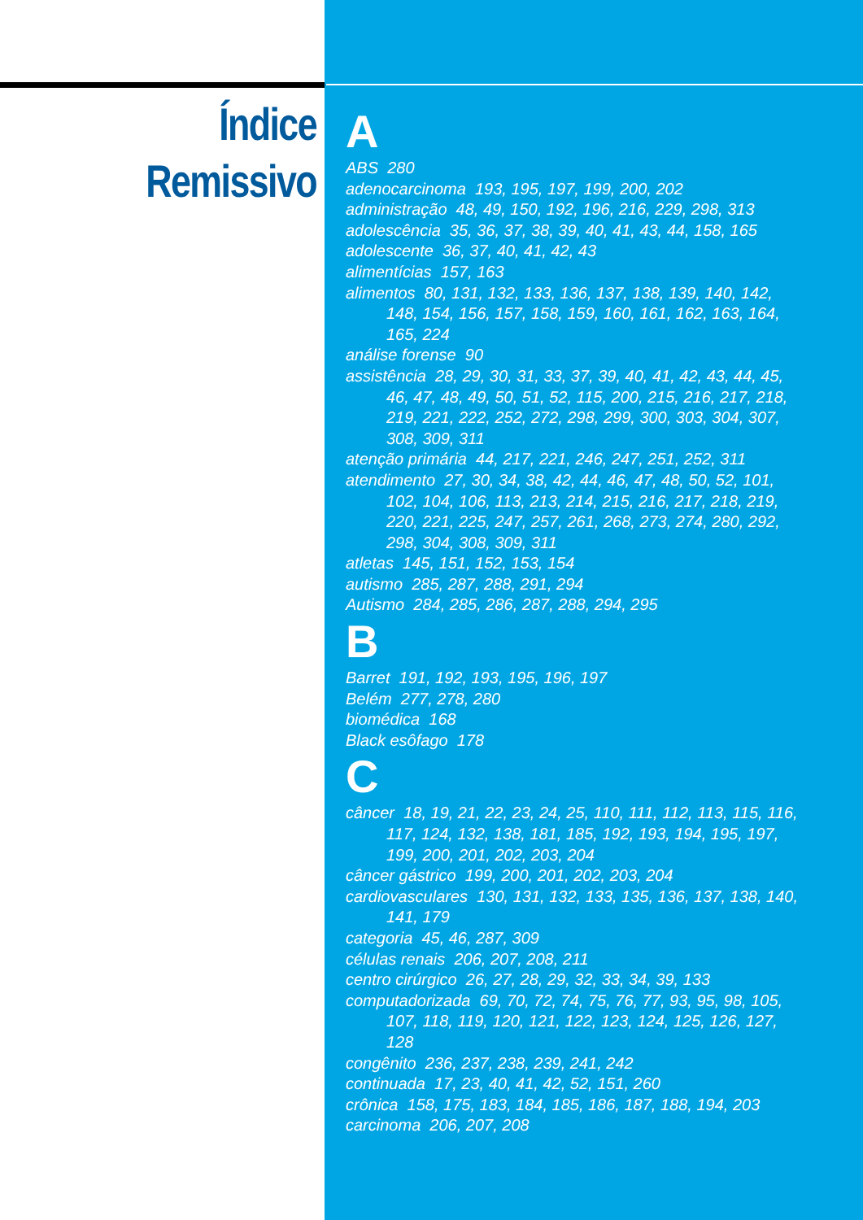Índice
Remissivo
A
ABS 280
adenocarcinoma 193, 195, 197, 199, 200, 202
administração 48, 49, 150, 192, 196, 216, 229, 298, 313
adolescência 35, 36, 37, 38, 39, 40, 41, 43, 44, 158, 165
adolescente 36, 37, 40, 41, 42, 43
alimentícias 157, 163
alimentos 80, 131, 132, 133, 136, 137, 138, 139, 140, 142, 148, 154, 156, 157, 158, 159, 160, 161, 162, 163, 164, 165, 224
análise forense 90
assistência 28, 29, 30, 31, 33, 37, 39, 40, 41, 42, 43, 44, 45, 46, 47, 48, 49, 50, 51, 52, 115, 200, 215, 216, 217, 218, 219, 221, 222, 252, 272, 298, 299, 300, 303, 304, 307, 308, 309, 311
atenção primária 44, 217, 221, 246, 247, 251, 252, 311
atendimento 27, 30, 34, 38, 42, 44, 46, 47, 48, 50, 52, 101, 102, 104, 106, 113, 213, 214, 215, 216, 217, 218, 219, 220, 221, 225, 247, 257, 261, 268, 273, 274, 280, 292, 298, 304, 308, 309, 311
atletas 145, 151, 152, 153, 154
autismo 285, 287, 288, 291, 294
Autismo 284, 285, 286, 287, 288, 294, 295
B
Barret 191, 192, 193, 195, 196, 197
Belém 277, 278, 280
biomédica 168
Black esôfago 178
C
câncer 18, 19, 21, 22, 23, 24, 25, 110, 111, 112, 113, 115, 116, 117, 124, 132, 138, 181, 185, 192, 193, 194, 195, 197, 199, 200, 201, 202, 203, 204
câncer gástrico 199, 200, 201, 202, 203, 204
cardiovasculares 130, 131, 132, 133, 135, 136, 137, 138, 140, 141, 179
categoria 45, 46, 287, 309
células renais 206, 207, 208, 211
centro cirúrgico 26, 27, 28, 29, 32, 33, 34, 39, 133
computadorizada 69, 70, 72, 74, 75, 76, 77, 93, 95, 98, 105, 107, 118, 119, 120, 121, 122, 123, 124, 125, 126, 127, 128
congênito 236, 237, 238, 239, 241, 242
continuada 17, 23, 40, 41, 42, 52, 151, 260
crônica 158, 175, 183, 184, 185, 186, 187, 188, 194, 203
carcinoma 206, 207, 208